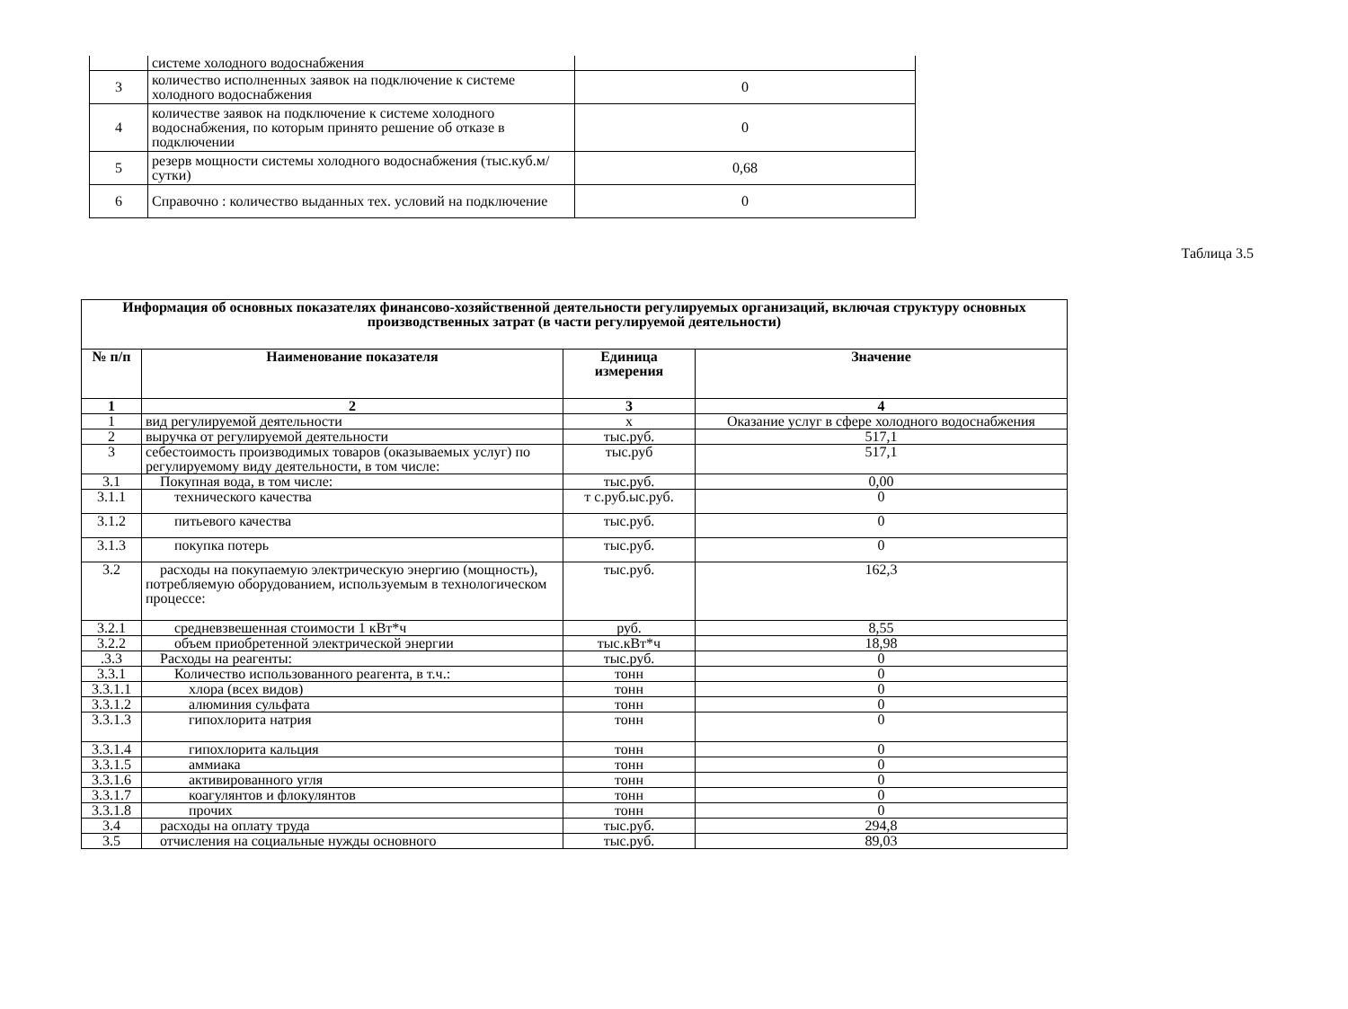| | системе холодного водоснабжения | |
| 3 | количество исполненных заявок на подключение к системе холодного водоснабжения | 0 |
| 4 | количестве заявок на подключение к системе холодного водоснабжения, по которым принято решение об отказе в подключении | 0 |
| 5 | резерв мощности системы холодного водоснабжения (тыс.куб.м/сутки) | 0,68 |
| 6 | Справочно : количество выданных тех. условий на подключение | 0 |
Таблица 3.5
| Информация об основных показателях финансово-хозяйственной деятельности регулируемых организаций, включая структуру основных производственных затрат (в части регулируемой деятельности) | | | |
| --- | --- | --- | --- |
| № п/п | Наименование показателя | Единица измерения | Значение |
| 1 | 2 | 3 | 4 |
| 1 | вид регулируемой деятельности | х | Оказание услуг в сфере холодного водоснабжения |
| 2 | выручка от регулируемой деятельности | тыс.руб. | 517,1 |
| 3 | себестоимость производимых товаров (оказываемых услуг) по регулируемому виду деятельности, в том числе: | тыс.руб | 517,1 |
| 3.1 | Покупная вода, в том числе: | тыс.руб. | 0,00 |
| 3.1.1 | технического качества | т с.руб.ыс.руб. | 0 |
| 3.1.2 | питьевого качества | тыс.руб. | 0 |
| 3.1.3 | покупка потерь | тыс.руб. | 0 |
| 3.2 | расходы на покупаемую электрическую энергию (мощность), потребляемую оборудованием, используемым в технологическом процессе: | тыс.руб. | 162,3 |
| 3.2.1 | средневзвешенная стоимости 1 кВт*ч | руб. | 8,55 |
| 3.2.2 | объем приобретенной электрической энергии | тыс.кВт*ч | 18,98 |
| .3.3 | Расходы на реагенты: | тыс.руб. | 0 |
| 3.3.1 | Количество использованного реагента, в т.ч.: | тонн | 0 |
| 3.3.1.1 | хлора (всех видов) | тонн | 0 |
| 3.3.1.2 | алюминия сульфата | тонн | 0 |
| 3.3.1.3 | гипохлорита натрия | тонн | 0 |
| 3.3.1.4 | гипохлорита кальция | тонн | 0 |
| 3.3.1.5 | аммиака | тонн | 0 |
| 3.3.1.6 | активированного угля | тонн | 0 |
| 3.3.1.7 | коагулянтов и флокулянтов | тонн | 0 |
| 3.3.1.8 | прочих | тонн | 0 |
| 3.4 | расходы на оплату труда | тыс.руб. | 294,8 |
| 3.5 | отчисления на социальные нужды основного | тыс.руб. | 89,03 |